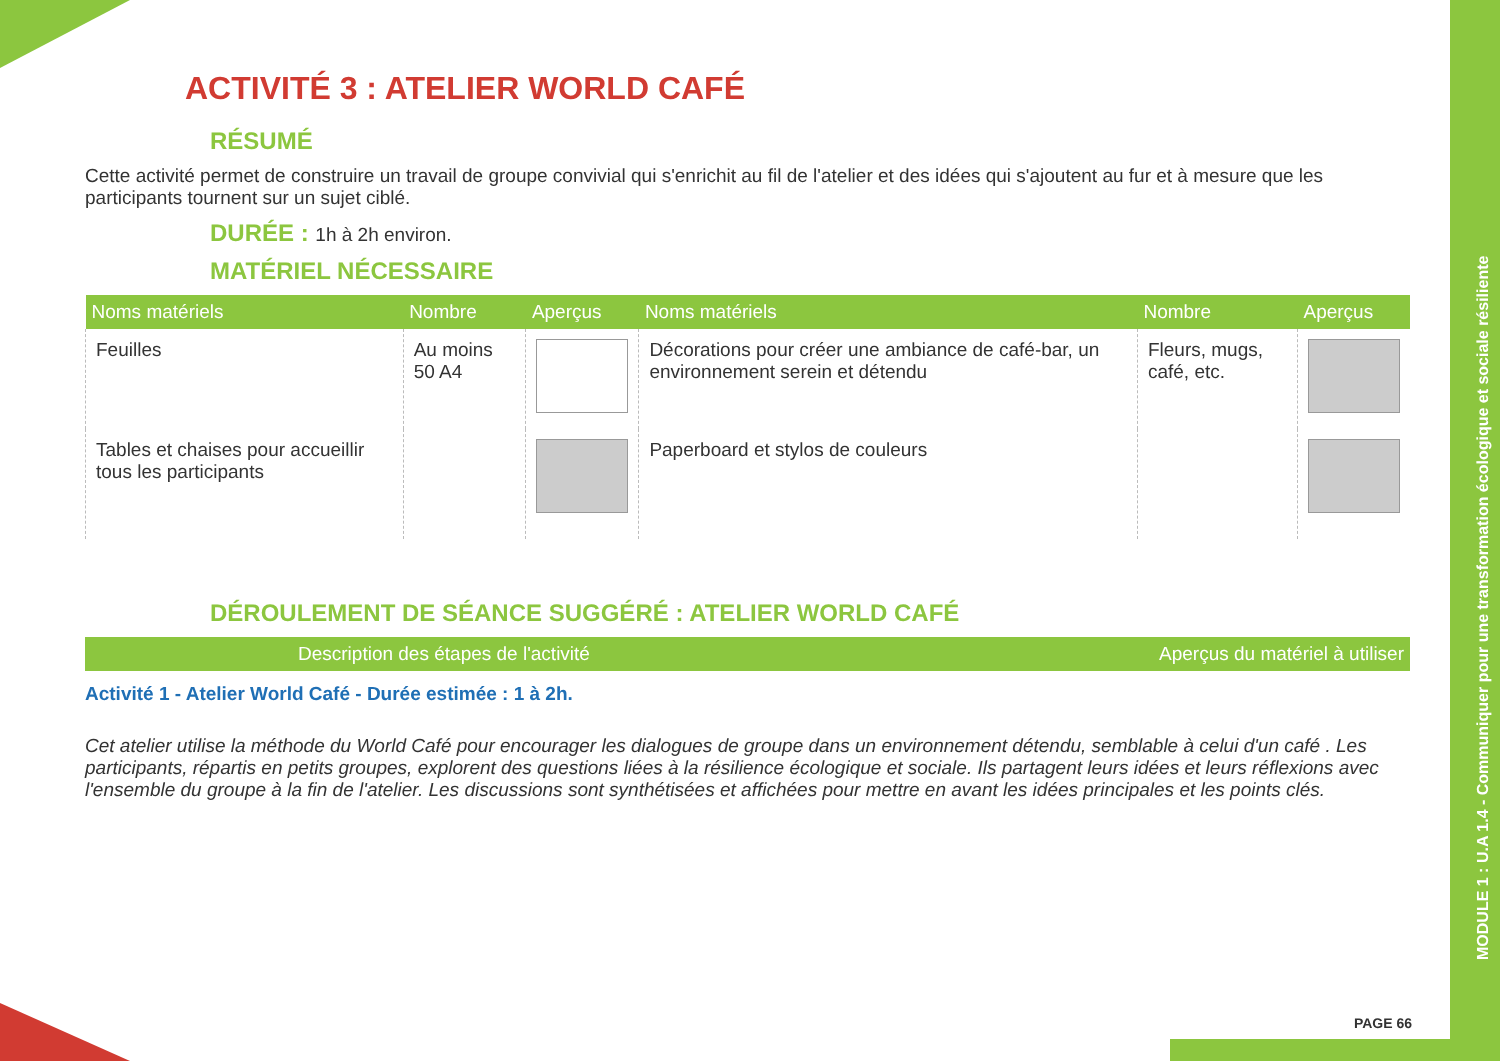MODULE 1 : U.A 1.4 - Communiquer pour une transformation écologique et sociale résiliente
ACTIVITÉ 3 : ATELIER WORLD CAFÉ
RÉSUMÉ
Cette activité permet de construire un travail de groupe convivial qui s'enrichit au fil de l'atelier et des idées qui s'ajoutent au fur et à mesure que les participants tournent sur un sujet ciblé.
DURÉE : 1h à 2h environ.
MATÉRIEL NÉCESSAIRE
| Noms matériels | Nombre | Aperçus | Noms matériels | Nombre | Aperçus |
| --- | --- | --- | --- | --- | --- |
| Feuilles | Au moins 50 A4 | | Décorations pour créer une ambiance de café-bar, un environnement serein et détendu | Fleurs, mugs, café, etc. | |
| Tables et chaises pour accueillir tous les participants | | | Paperboard et stylos de couleurs | | |
DÉROULEMENT DE SÉANCE SUGGÉRÉ : ATELIER WORLD CAFÉ
| Description des étapes de l'activité | Aperçus du matériel à utiliser |
| --- | --- |
Activité 1 - Atelier World Café - Durée estimée : 1 à 2h.
Cet atelier utilise la méthode du World Café pour encourager les dialogues de groupe dans un environnement détendu, semblable à celui d'un café . Les participants, répartis en petits groupes, explorent des questions liées à la résilience écologique et sociale. Ils partagent leurs idées et leurs réflexions avec l'ensemble du groupe à la fin de l'atelier. Les discussions sont synthétisées et affichées pour mettre en avant les idées principales et les points clés.
PAGE 66